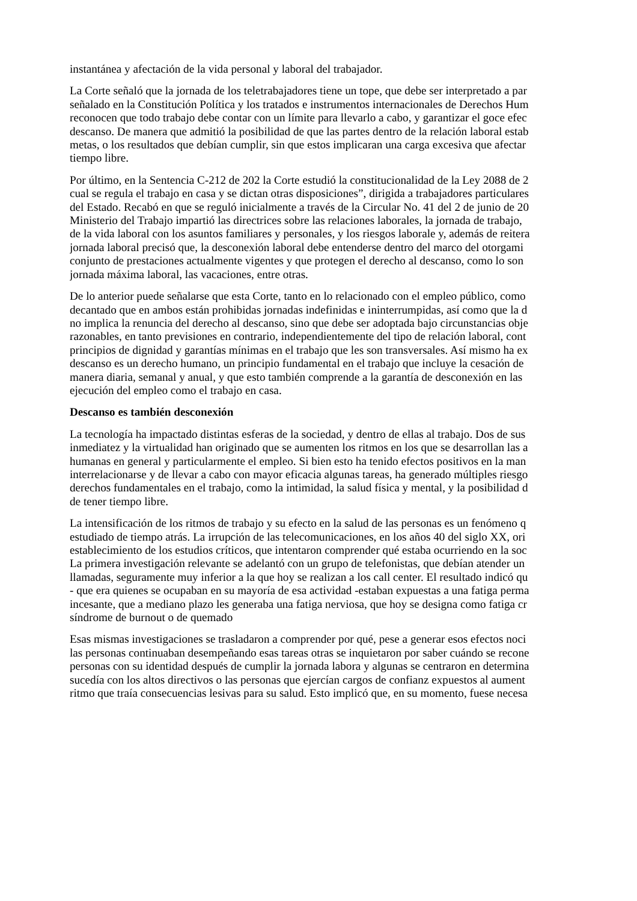instantánea y afectación de la vida personal y laboral del trabajador.
La Corte señaló que la jornada de los teletrabajadores tiene un tope, que debe ser interpretado a par
señalado en la Constitución Política y los tratados e instrumentos internacionales de Derechos Hum
reconocen que todo trabajo debe contar con un límite para llevarlo a cabo, y garantizar el goce efec
descanso. De manera que admitió la posibilidad de que las partes dentro de la relación laboral estab
metas, o los resultados que debían cumplir, sin que estos implicaran una carga excesiva que afectar
tiempo libre.
Por último, en la Sentencia C-212 de 202 la Corte estudió la constitucionalidad de la Ley 2088 de 2
cual se regula el trabajo en casa y se dictan otras disposiciones”, dirigida a trabajadores particulares
del Estado. Recabó en que se reguló inicialmente a través de la Circular No. 41 del 2 de junio de 20
Ministerio del Trabajo impartió las directrices sobre las relaciones laborales, la jornada de trabajo,
de la vida laboral con los asuntos familiares y personales, y los riesgos laborale y, además de reitera
jornada laboral precisó que, la desconexión laboral debe entenderse dentro del marco del otorgami
conjunto de prestaciones actualmente vigentes y que protegen el derecho al descanso, como lo son
jornada máxima laboral, las vacaciones, entre otras.
De lo anterior puede señalarse que esta Corte, tanto en lo relacionado con el empleo público, como
decantado que en ambos están prohibidas jornadas indefinidas e ininterrumpidas, así como que la d
no implica la renuncia del derecho al descanso, sino que debe ser adoptada bajo circunstancias obje
razonables, en tanto previsiones en contrario, independientemente del tipo de relación laboral, cont
principios de dignidad y garantías mínimas en el trabajo que les son transversales. Así mismo ha ex
descanso es un derecho humano, un principio fundamental en el trabajo que incluye la cesación de
manera diaria, semanal y anual, y que esto también comprende a la garantía de desconexión en las
ejecución del empleo como el trabajo en casa.
Descanso es también desconexión
La tecnología ha impactado distintas esferas de la sociedad, y dentro de ellas al trabajo. Dos de sus
inmediatez y la virtualidad han originado que se aumenten los ritmos en los que se desarrollan las a
humanas en general y particularmente el empleo. Si bien esto ha tenido efectos positivos en la man
interrelacionarse y de llevar a cabo con mayor eficacia algunas tareas, ha generado múltiples riesgo
derechos fundamentales en el trabajo, como la intimidad, la salud física y mental, y la posibilidad d
de tener tiempo libre.
La intensificación de los ritmos de trabajo y su efecto en la salud de las personas es un fenómeno q
estudiado de tiempo atrás. La irrupción de las telecomunicaciones, en los años 40 del siglo XX, ori
establecimiento de los estudios críticos, que intentaron comprender qué estaba ocurriendo en la soc
La primera investigación relevante se adelantó con un grupo de telefonistas, que debían atender un
llamadas, seguramente muy inferior a la que hoy se realizan a los call center. El resultado indicó qu
- que era quienes se ocupaban en su mayoría de esa actividad -estaban expuestas a una fatiga perma
incesante, que a mediano plazo les generaba una fatiga nerviosa, que hoy se designa como fatiga cr
síndrome de burnout o de quemado
Esas mismas investigaciones se trasladaron a comprender por qué, pese a generar esos efectos noci
las personas continuaban desempeñando esas tareas otras se inquietaron por saber cuándo se recone
personas con su identidad después de cumplir la jornada labora y algunas se centraron en determina
sucedía con los altos directivos o las personas que ejercían cargos de confianz expuestos al aument
ritmo que traía consecuencias lesivas para su salud. Esto implicó que, en su momento, fuese necesa